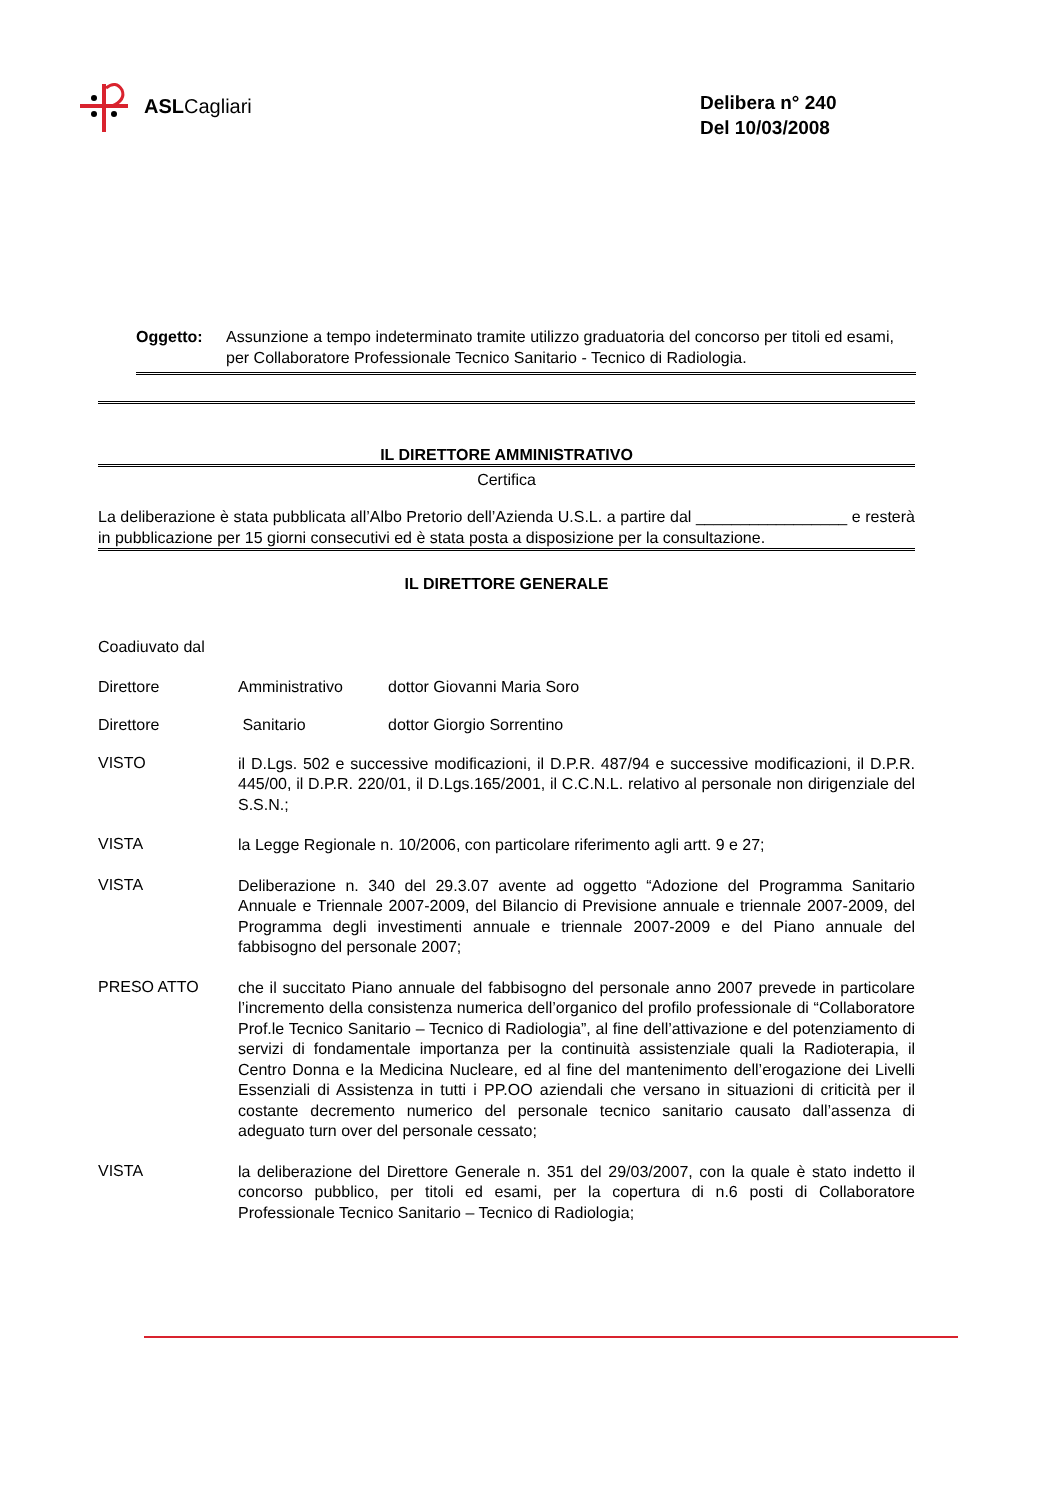ASL Cagliari
Delibera n° 240
Del 10/03/2008
Oggetto: Assunzione a tempo indeterminato tramite utilizzo graduatoria del concorso per titoli ed esami, per Collaboratore Professionale Tecnico Sanitario - Tecnico di Radiologia.
IL DIRETTORE AMMINISTRATIVO
Certifica
La deliberazione è stata pubblicata all’Albo Pretorio dell’Azienda U.S.L. a partire dal _________________ e resterà in pubblicazione per 15 giorni consecutivi ed è stata posta a disposizione per la consultazione.
IL DIRETTORE GENERALE
Coadiuvato dal
Direttore Amministrativo dottor Giovanni Maria Soro
Direttore Sanitario dottor Giorgio Sorrentino
VISTO il D.Lgs. 502 e successive modificazioni, il D.P.R. 487/94 e successive modificazioni, il D.P.R. 445/00, il D.P.R. 220/01, il D.Lgs.165/2001, il C.C.N.L. relativo al personale non dirigenziale del S.S.N.;
VISTA la Legge Regionale n. 10/2006, con particolare riferimento agli artt. 9 e 27;
VISTA Deliberazione n. 340 del 29.3.07 avente ad oggetto “Adozione del Programma Sanitario Annuale e Triennale 2007-2009, del Bilancio di Previsione annuale e triennale 2007-2009, del Programma degli investimenti annuale e triennale 2007-2009 e del Piano annuale del fabbisogno del personale 2007;
PRESO ATTO che il succitato Piano annuale del fabbisogno del personale anno 2007 prevede in particolare l’incremento della consistenza numerica dell’organico del profilo professionale di “Collaboratore Prof.le Tecnico Sanitario – Tecnico di Radiologia”, al fine dell’attivazione e del potenziamento di servizi di fondamentale importanza per la continuità assistenziale quali la Radioterapia, il Centro Donna e la Medicina Nucleare, ed al fine del mantenimento dell’erogazione dei Livelli Essenziali di Assistenza in tutti i PP.OO aziendali che versano in situazioni di criticità per il costante decremento numerico del personale tecnico sanitario causato dall’assenza di adeguato turn over del personale cessato;
VISTA la deliberazione del Direttore Generale n. 351 del 29/03/2007, con la quale è stato indetto il concorso pubblico, per titoli ed esami, per la copertura di n.6 posti di Collaboratore Professionale Tecnico Sanitario – Tecnico di Radiologia;